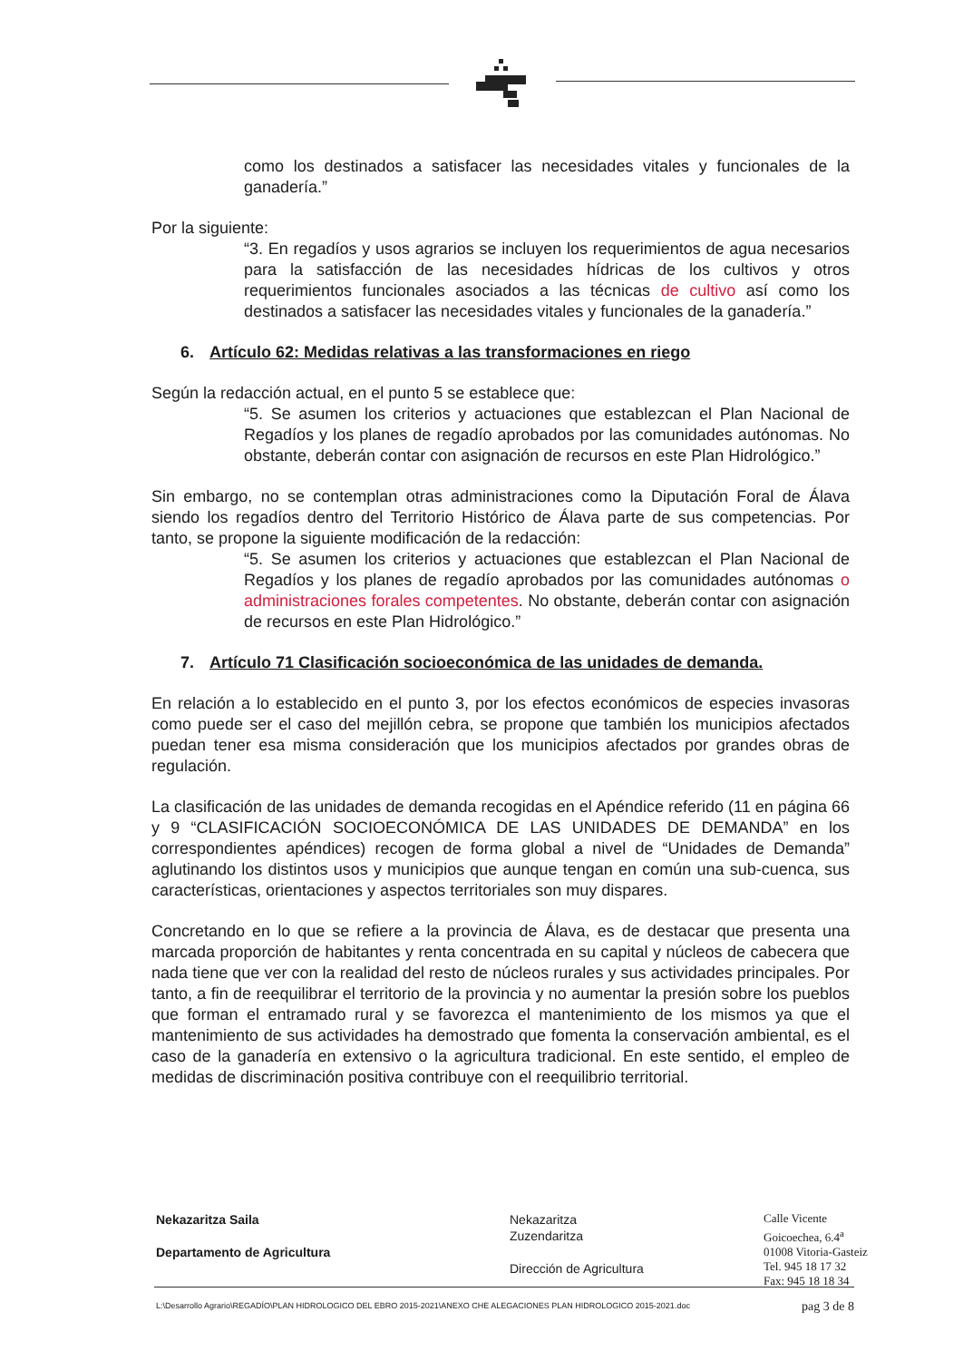como los destinados a satisfacer las necesidades vitales y funcionales de la ganadería.”
Por la siguiente:
“3. En regadíos y usos agrarios se incluyen los requerimientos de agua necesarios para la satisfacción de las necesidades hídricas de los cultivos y otros requerimientos funcionales asociados a las técnicas de cultivo así como los destinados a satisfacer las necesidades vitales y funcionales de la ganadería.”
6. Artículo 62: Medidas relativas a las transformaciones en riego
Según la redacción actual, en el punto 5 se establece que:
“5. Se asumen los criterios y actuaciones que establezcan el Plan Nacional de Regadíos y los planes de regadío aprobados por las comunidades autónomas. No obstante, deberán contar con asignación de recursos en este Plan Hidrológico.”
Sin embargo, no se contemplan otras administraciones como la Diputación Foral de Álava siendo los regadíos dentro del Territorio Histórico de Álava parte de sus competencias. Por tanto, se propone la siguiente modificación de la redacción:
“5. Se asumen los criterios y actuaciones que establezcan el Plan Nacional de Regadíos y los planes de regadío aprobados por las comunidades autónomas o administraciones forales competentes. No obstante, deberán contar con asignación de recursos en este Plan Hidrológico.”
7. Artículo 71 Clasificación socioeconómica de las unidades de demanda.
En relación a lo establecido en el punto 3, por los efectos económicos de especies invasoras como puede ser el caso del mejillón cebra, se propone que también los municipios afectados puedan tener esa misma consideración que los municipios afectados por grandes obras de regulación.
La clasificación de las unidades de demanda recogidas en el Apéndice referido (11 en página 66 y 9 “CLASIFICACIÓN SOCIOECONÓMICA DE LAS UNIDADES DE DEMANDA” en los correspondientes apéndices) recogen de forma global a nivel de “Unidades de Demanda” aglutinando los distintos usos y municipios que aunque tengan en común una sub-cuenca, sus características, orientaciones y aspectos territoriales son muy dispares.
Concretando en lo que se refiere a la provincia de Álava, es de destacar que presenta una marcada proporción de habitantes y renta concentrada en su capital y núcleos de cabecera que nada tiene que ver con la realidad del resto de núcleos rurales y sus actividades principales. Por tanto, a fin de reequilibrar el territorio de la provincia y no aumentar la presión sobre los pueblos que forman el entramado rural y se favorezca el mantenimiento de los mismos ya que el mantenimiento de sus actividades ha demostrado que fomenta la conservación ambiental, es el caso de la ganadería en extensivo o la agricultura tradicional. En este sentido, el empleo de medidas de discriminación positiva contribuye con el reequilibrio territorial.
Nekazaritza Saila
Departamento de Agricultura
Nekazaritza
Zuzendaritza
Dirección de Agricultura
Calle Vicente
Goicoechea, 6.4<sup>a</sup>
01008 Vitoria-Gasteiz
Tel. 945 18 17 32
Fax: 945 18 18 34
L:\Desarrollo Agrario\REGADÍO\PLAN HIDROLOGICO DEL EBRO 2015-2021\ANEXO CHE ALEGACIONES PLAN HIDROLOGICO 2015-2021.doc pag 3 de 8